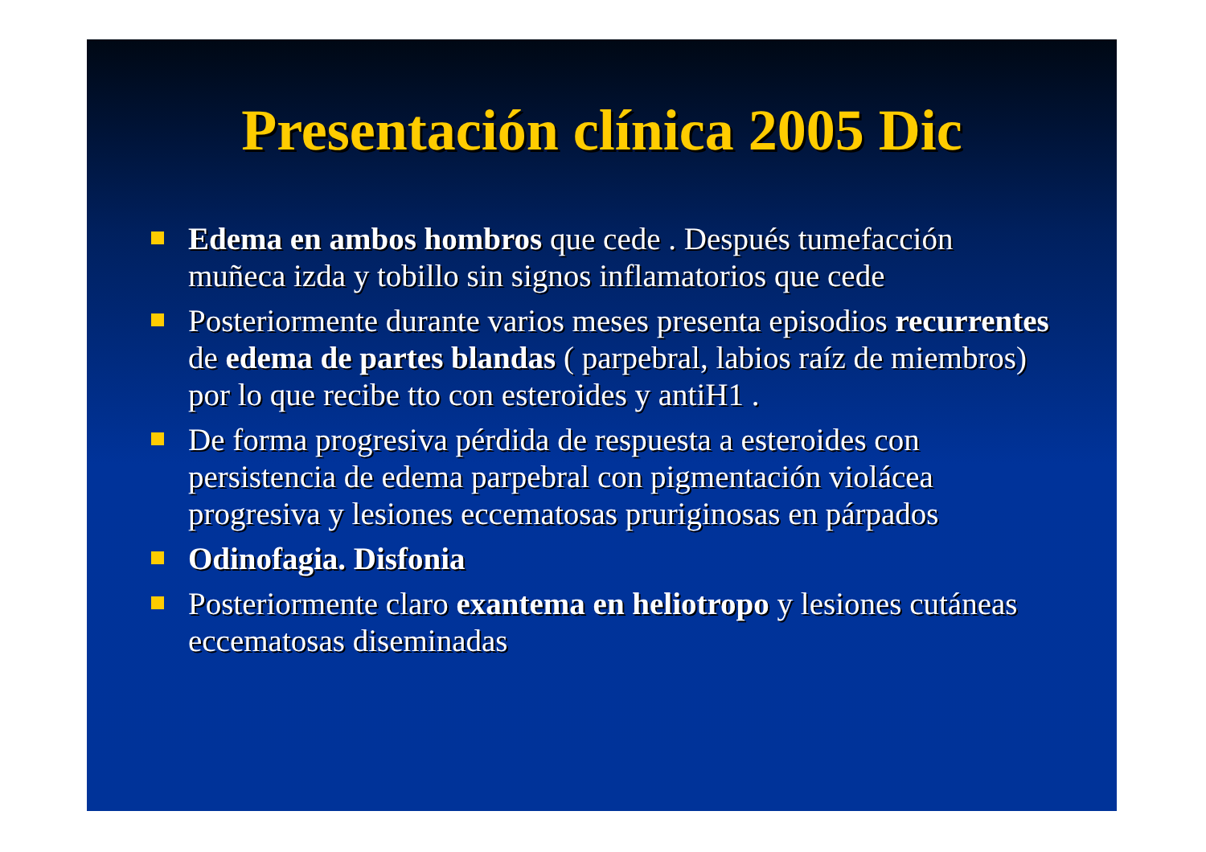Presentación clínica 2005 Dic
Edema en ambos hombros que cede . Después tumefacción muñeca izda y tobillo sin signos inflamatorios que cede
Posteriormente durante varios meses presenta episodios recurrentes de edema de partes blandas ( parpebral, labios raíz de miembros) por lo que recibe tto con esteroides y antiH1 .
De forma progresiva pérdida de respuesta a esteroides con persistencia de edema parpebral con pigmentación violácea progresiva y lesiones eccematosas pruriginosas en párpados
Odinofagia. Disfonia
Posteriormente claro exantema en heliotropo y lesiones cutáneas eccematosas diseminadas